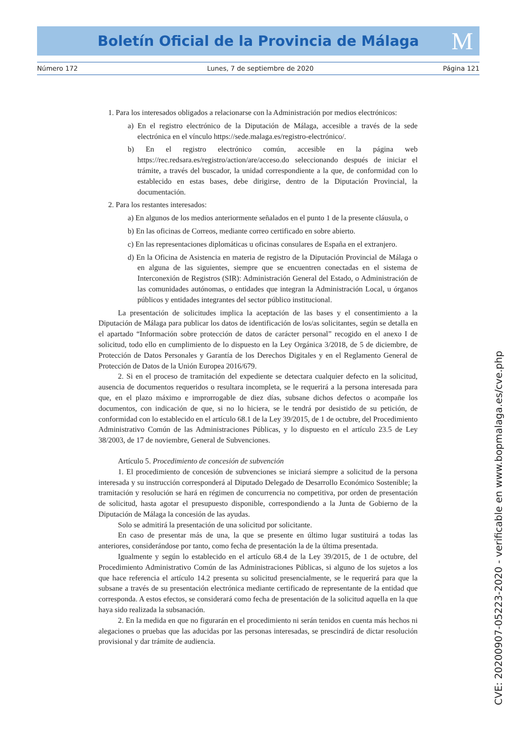Boletín Oficial de la Provincia de Málaga M
Número 172 Lunes, 7 de septiembre de 2020 Página 121
1. Para los interesados obligados a relacionarse con la Administración por medios electrónicos:
a) En el registro electrónico de la Diputación de Málaga, accesible a través de la sede electrónica en el vínculo https://sede.malaga.es/registro-electrónico/.
b) En el registro electrónico común, accesible en la página web https://rec.redsara.es/registro/action/are/acceso.do seleccionando después de iniciar el trámite, a través del buscador, la unidad correspondiente a la que, de conformidad con lo establecido en estas bases, debe dirigirse, dentro de la Diputación Provincial, la documentación.
2. Para los restantes interesados:
a) En algunos de los medios anteriormente señalados en el punto 1 de la presente cláusula, o
b) En las oficinas de Correos, mediante correo certificado en sobre abierto.
c) En las representaciones diplomáticas u oficinas consulares de España en el extranjero.
d) En la Oficina de Asistencia en materia de registro de la Diputación Provincial de Málaga o en alguna de las siguientes, siempre que se encuentren conectadas en el sistema de Interconexión de Registros (SIR): Administración General del Estado, o Administración de las comunidades autónomas, o entidades que integran la Administración Local, u órganos públicos y entidades integrantes del sector público institucional.
La presentación de solicitudes implica la aceptación de las bases y el consentimiento a la Diputación de Málaga para publicar los datos de identificación de los/as solicitantes, según se detalla en el apartado “Información sobre protección de datos de carácter personal” recogido en el anexo I de solicitud, todo ello en cumplimiento de lo dispuesto en la Ley Orgánica 3/2018, de 5 de diciembre, de Protección de Datos Personales y Garantía de los Derechos Digitales y en el Reglamento General de Protección de Datos de la Unión Europea 2016/679.
2. Si en el proceso de tramitación del expediente se detectara cualquier defecto en la solicitud, ausencia de documentos requeridos o resultara incompleta, se le requerirá a la persona interesada para que, en el plazo máximo e improrrogable de diez días, subsane dichos defectos o acompañe los documentos, con indicación de que, si no lo hiciera, se le tendrá por desistido de su petición, de conformidad con lo establecido en el artículo 68.1 de la Ley 39/2015, de 1 de octubre, del Procedimiento Administrativo Común de las Administraciones Públicas, y lo dispuesto en el artículo 23.5 de Ley 38/2003, de 17 de noviembre, General de Subvenciones.
Artículo 5. Procedimiento de concesión de subvención
1. El procedimiento de concesión de subvenciones se iniciará siempre a solicitud de la persona interesada y su instrucción corresponderá al Diputado Delegado de Desarrollo Económico Sostenible; la tramitación y resolución se hará en régimen de concurrencia no competitiva, por orden de presentación de solicitud, hasta agotar el presupuesto disponible, correspondiendo a la Junta de Gobierno de la Diputación de Málaga la concesión de las ayudas.
Solo se admitirá la presentación de una solicitud por solicitante.
En caso de presentar más de una, la que se presente en último lugar sustituirá a todas las anteriores, considerándose por tanto, como fecha de presentación la de la última presentada.
Igualmente y según lo establecido en el artículo 68.4 de la Ley 39/2015, de 1 de octubre, del Procedimiento Administrativo Común de las Administraciones Públicas, si alguno de los sujetos a los que hace referencia el artículo 14.2 presenta su solicitud presencialmente, se le requerirá para que la subsane a través de su presentación electrónica mediante certificado de representante de la entidad que corresponda. A estos efectos, se considerará como fecha de presentación de la solicitud aquella en la que haya sido realizada la subsanación.
2. En la medida en que no figurarán en el procedimiento ni serán tenidos en cuenta más hechos ni alegaciones o pruebas que las aducidas por las personas interesadas, se prescindirá de dictar resolución provisional y dar trámite de audiencia.
CVE: 20200907-05223-2020 - verificable en www.bopmalaga.es/cve.php